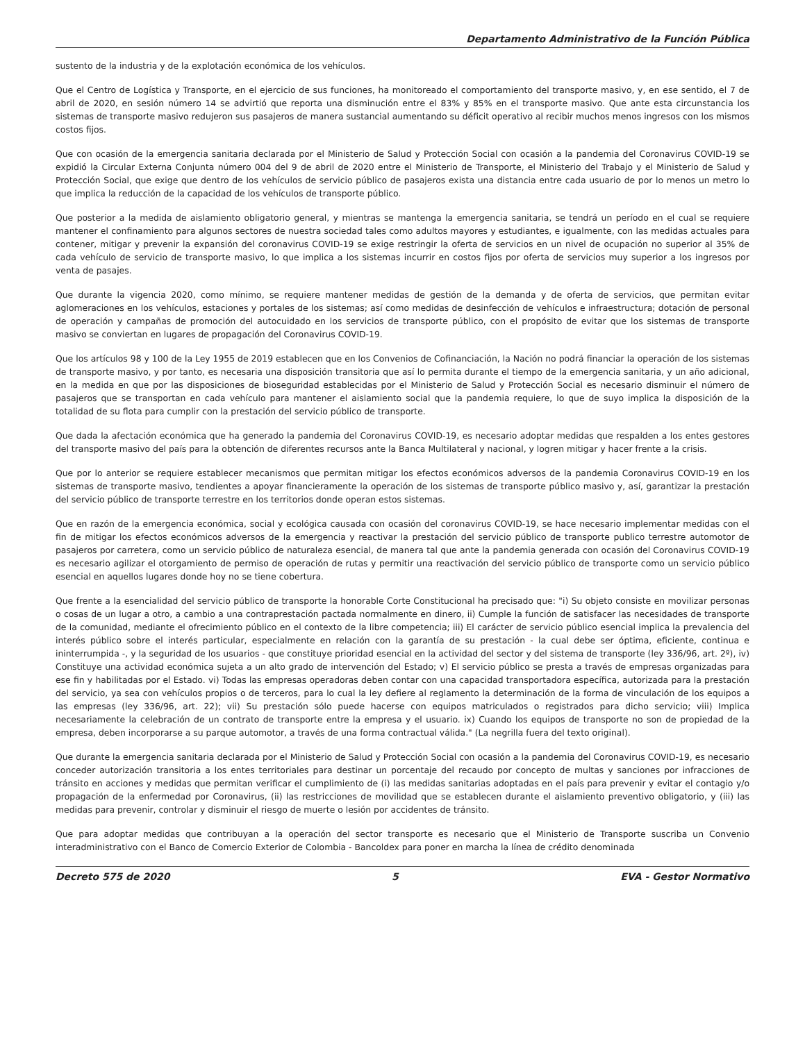Departamento Administrativo de la Función Pública
sustento de la industria y de la explotación económica de los vehículos.
Que el Centro de Logística y Transporte, en el ejercicio de sus funciones, ha monitoreado el comportamiento del transporte masivo, y, en ese sentido, el 7 de abril de 2020, en sesión número 14 se advirtió que reporta una disminución entre el 83% y 85% en el transporte masivo. Que ante esta circunstancia los sistemas de transporte masivo redujeron sus pasajeros de manera sustancial aumentando su déficit operativo al recibir muchos menos ingresos con los mismos costos fijos.
Que con ocasión de la emergencia sanitaria declarada por el Ministerio de Salud y Protección Social con ocasión a la pandemia del Coronavirus COVID-19 se expidió la Circular Externa Conjunta número 004 del 9 de abril de 2020 entre el Ministerio de Transporte, el Ministerio del Trabajo y el Ministerio de Salud y Protección Social, que exige que dentro de los vehículos de servicio público de pasajeros exista una distancia entre cada usuario de por lo menos un metro lo que implica la reducción de la capacidad de los vehículos de transporte público.
Que posterior a la medida de aislamiento obligatorio general, y mientras se mantenga la emergencia sanitaria, se tendrá un período en el cual se requiere mantener el confinamiento para algunos sectores de nuestra sociedad tales como adultos mayores y estudiantes, e igualmente, con las medidas actuales para contener, mitigar y prevenir la expansión del coronavirus COVID-19 se exige restringir la oferta de servicios en un nivel de ocupación no superior al 35% de cada vehículo de servicio de transporte masivo, lo que implica a los sistemas incurrir en costos fijos por oferta de servicios muy superior a los ingresos por venta de pasajes.
Que durante la vigencia 2020, como mínimo, se requiere mantener medidas de gestión de la demanda y de oferta de servicios, que permitan evitar aglomeraciones en los vehículos, estaciones y portales de los sistemas; así como medidas de desinfección de vehículos e infraestructura; dotación de personal de operación y campañas de promoción del autocuidado en los servicios de transporte público, con el propósito de evitar que los sistemas de transporte masivo se conviertan en lugares de propagación del Coronavirus COVID-19.
Que los artículos 98 y 100 de la Ley 1955 de 2019 establecen que en los Convenios de Cofinanciación, la Nación no podrá financiar la operación de los sistemas de transporte masivo, y por tanto, es necesaria una disposición transitoria que así lo permita durante el tiempo de la emergencia sanitaria, y un año adicional, en la medida en que por las disposiciones de bioseguridad establecidas por el Ministerio de Salud y Protección Social es necesario disminuir el número de pasajeros que se transportan en cada vehículo para mantener el aislamiento social que la pandemia requiere, lo que de suyo implica la disposición de la totalidad de su flota para cumplir con la prestación del servicio público de transporte.
Que dada la afectación económica que ha generado la pandemia del Coronavirus COVID-19, es necesario adoptar medidas que respalden a los entes gestores del transporte masivo del país para la obtención de diferentes recursos ante la Banca Multilateral y nacional, y logren mitigar y hacer frente a la crisis.
Que por lo anterior se requiere establecer mecanismos que permitan mitigar los efectos económicos adversos de la pandemia Coronavirus COVID-19 en los sistemas de transporte masivo, tendientes a apoyar financieramente la operación de los sistemas de transporte público masivo y, así, garantizar la prestación del servicio público de transporte terrestre en los territorios donde operan estos sistemas.
Que en razón de la emergencia económica, social y ecológica causada con ocasión del coronavirus COVID-19, se hace necesario implementar medidas con el fin de mitigar los efectos económicos adversos de la emergencia y reactivar la prestación del servicio público de transporte publico terrestre automotor de pasajeros por carretera, como un servicio público de naturaleza esencial, de manera tal que ante la pandemia generada con ocasión del Coronavirus COVID-19 es necesario agilizar el otorgamiento de permiso de operación de rutas y permitir una reactivación del servicio público de transporte como un servicio público esencial en aquellos lugares donde hoy no se tiene cobertura.
Que frente a la esencialidad del servicio público de transporte la honorable Corte Constitucional ha precisado que: "i) Su objeto consiste en movilizar personas o cosas de un lugar a otro, a cambio a una contraprestación pactada normalmente en dinero, ii) Cumple la función de satisfacer las necesidades de transporte de la comunidad, mediante el ofrecimiento público en el contexto de la libre competencia; iii) El carácter de servicio público esencial implica la prevalencia del interés público sobre el interés particular, especialmente en relación con la garantía de su prestación - la cual debe ser óptima, eficiente, continua e ininterrumpida -, y la seguridad de los usuarios - que constituye prioridad esencial en la actividad del sector y del sistema de transporte (ley 336/96, art. 2º), iv) Constituye una actividad económica sujeta a un alto grado de intervención del Estado; v) El servicio público se presta a través de empresas organizadas para ese fin y habilitadas por el Estado. vi) Todas las empresas operadoras deben contar con una capacidad transportadora específica, autorizada para la prestación del servicio, ya sea con vehículos propios o de terceros, para lo cual la ley defiere al reglamento la determinación de la forma de vinculación de los equipos a las empresas (ley 336/96, art. 22); vii) Su prestación sólo puede hacerse con equipos matriculados o registrados para dicho servicio; viii) Implica necesariamente la celebración de un contrato de transporte entre la empresa y el usuario. ix) Cuando los equipos de transporte no son de propiedad de la empresa, deben incorporarse a su parque automotor, a través de una forma contractual válida." (La negrilla fuera del texto original).
Que durante la emergencia sanitaria declarada por el Ministerio de Salud y Protección Social con ocasión a la pandemia del Coronavirus COVID-19, es necesario conceder autorización transitoria a los entes territoriales para destinar un porcentaje del recaudo por concepto de multas y sanciones por infracciones de tránsito en acciones y medidas que permitan verificar el cumplimiento de (i) las medidas sanitarias adoptadas en el país para prevenir y evitar el contagio y/o propagación de la enfermedad por Coronavirus, (ii) las restricciones de movilidad que se establecen durante el aislamiento preventivo obligatorio, y (iii) las medidas para prevenir, controlar y disminuir el riesgo de muerte o lesión por accidentes de tránsito.
Que para adoptar medidas que contribuyan a la operación del sector transporte es necesario que el Ministerio de Transporte suscriba un Convenio interadministrativo con el Banco de Comercio Exterior de Colombia - Bancoldex para poner en marcha la línea de crédito denominada
Decreto 575 de 2020 5 EVA - Gestor Normativo